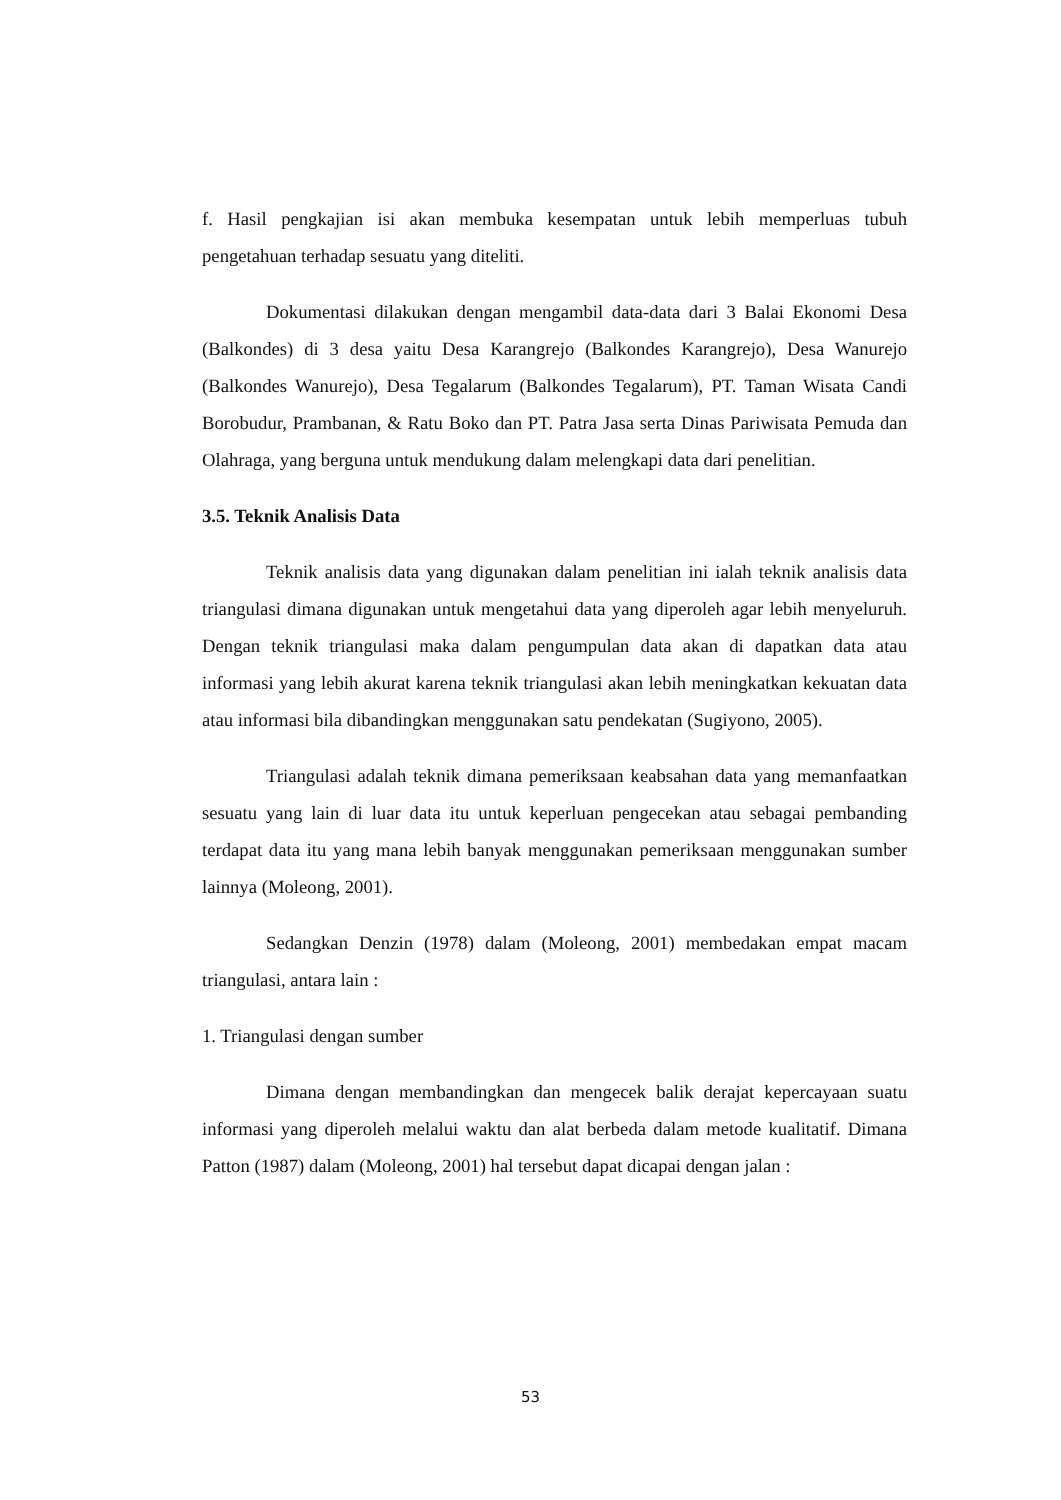f. Hasil pengkajian isi akan membuka kesempatan untuk lebih memperluas tubuh pengetahuan terhadap sesuatu yang diteliti.
Dokumentasi dilakukan dengan mengambil data-data dari 3 Balai Ekonomi Desa (Balkondes) di 3 desa yaitu Desa Karangrejo (Balkondes Karangrejo), Desa Wanurejo (Balkondes Wanurejo), Desa Tegalarum (Balkondes Tegalarum), PT. Taman Wisata Candi Borobudur, Prambanan, & Ratu Boko dan PT. Patra Jasa serta Dinas Pariwisata Pemuda dan Olahraga, yang berguna untuk mendukung dalam melengkapi data dari penelitian.
3.5. Teknik Analisis Data
Teknik analisis data yang digunakan dalam penelitian ini ialah teknik analisis data triangulasi dimana digunakan untuk mengetahui data yang diperoleh agar lebih menyeluruh. Dengan teknik triangulasi maka dalam pengumpulan data akan di dapatkan data atau informasi yang lebih akurat karena teknik triangulasi akan lebih meningkatkan kekuatan data atau informasi bila dibandingkan menggunakan satu pendekatan (Sugiyono, 2005).
Triangulasi adalah teknik dimana pemeriksaan keabsahan data yang memanfaatkan sesuatu yang lain di luar data itu untuk keperluan pengecekan atau sebagai pembanding terdapat data itu yang mana lebih banyak menggunakan pemeriksaan menggunakan sumber lainnya (Moleong, 2001).
Sedangkan Denzin (1978) dalam (Moleong, 2001) membedakan empat macam triangulasi, antara lain :
1. Triangulasi dengan sumber
Dimana dengan membandingkan dan mengecek balik derajat kepercayaan suatu informasi yang diperoleh melalui waktu dan alat berbeda dalam metode kualitatif. Dimana Patton (1987) dalam (Moleong, 2001) hal tersebut dapat dicapai dengan jalan :
53